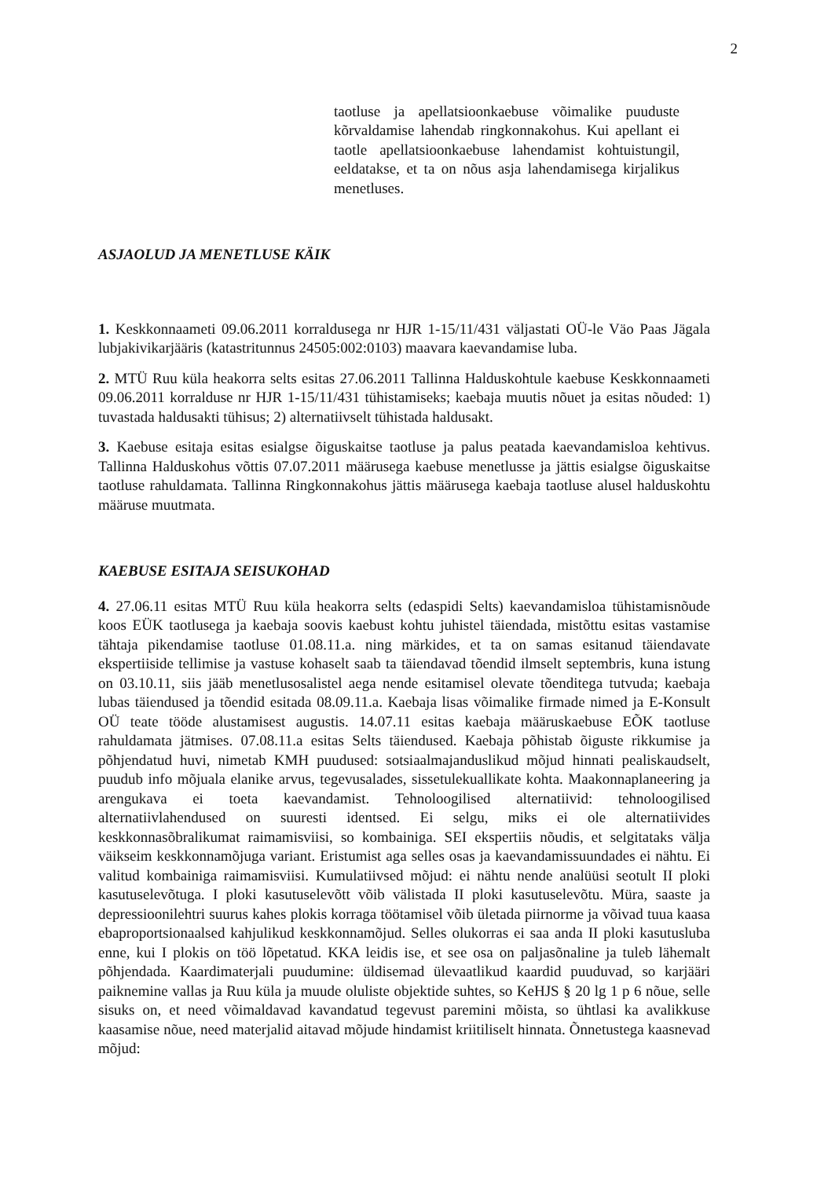2
taotluse ja apellatsioonkaebuse võimalike puuduste kõrvaldamise lahendab ringkonnakohus. Kui apellant ei taotle apellatsioonkaebuse lahendamist kohtuistungil, eeldatakse, et ta on nõus asja lahendamisega kirjalikus menetluses.
ASJAOLUD JA MENETLUSE KÄIK
1. Keskkonnaameti 09.06.2011 korraldusega nr HJR 1-15/11/431 väljastati OÜ-le Väo Paas Jägala lubjakivikarjääris (katastritunnus 24505:002:0103) maavara kaevandamise luba.
2. MTÜ Ruu küla heakorra selts esitas 27.06.2011 Tallinna Halduskohtule kaebuse Keskkonnaameti 09.06.2011 korralduse nr HJR 1-15/11/431 tühistamiseks; kaebaja muutis nõuet ja esitas nõuded: 1) tuvastada haldusakti tühisus; 2) alternatiivselt tühistada haldusakt.
3. Kaebuse esitaja esitas esialgse õiguskaitse taotluse ja palus peatada kaevandamisloa kehtivus. Tallinna Halduskohus võttis 07.07.2011 määrusega kaebuse menetlusse ja jättis esialgse õiguskaitse taotluse rahuldamata. Tallinna Ringkonnakohus jättis määrusega kaebaja taotluse alusel halduskohtu määruse muutmata.
KAEBUSE ESITAJA SEISUKOHAD
4. 27.06.11 esitas MTÜ Ruu küla heakorra selts (edaspidi Selts) kaevandamisloa tühistamisnõude koos EÜK taotlusega ja kaebaja soovis kaebust kohtu juhistel täiendada, mistõttu esitas vastamise tähtaja pikendamise taotluse 01.08.11.a. ning märkides, et ta on samas esitanud täiendavate ekspertiiside tellimise ja vastuse kohaselt saab ta täiendavad tõendid ilmselt septembris, kuna istung on 03.10.11, siis jääb menetlusosalistel aega nende esitamisel olevate tõenditega tutvuda; kaebaja lubas täiendused ja tõendid esitada 08.09.11.a. Kaebaja lisas võimalike firmade nimed ja E-Konsult OÜ teate tööde alustamisest augustis. 14.07.11 esitas kaebaja määruskaebuse EÕK taotluse rahuldamata jätmises. 07.08.11.a esitas Selts täiendused. Kaebaja põhistab õiguste rikkumise ja põhjendatud huvi, nimetab KMH puudused: sotsiaalmajanduslikud mõjud hinnati pealiskaudselt, puudub info mõjuala elanike arvus, tegevusalades, sissetulekuallikate kohta. Maakonnaplaneering ja arengukava ei toeta kaevandamist. Tehnoloogilised alternatiivid: tehnoloogilised alternatiivlahendused on suuresti identsed. Ei selgu, miks ei ole alternatiivides keskkonnasõbralikumat raimamisviisi, so kombainiga. SEI ekspertiis nõudis, et selgitataks välja väikseim keskkonnamõjuga variant. Eristumist aga selles osas ja kaevandamissuundades ei nähtu. Ei valitud kombainiga raimamisviisi. Kumulatiivsed mõjud: ei nähtu nende analüüsi seotult II ploki kasutuselevõtuga. I ploki kasutuselevõtt võib välistada II ploki kasutuselevõtu. Müra, saaste ja depressioonilehtri suurus kahes plokis korraga töötamisel võib ületada piirnorme ja võivad tuua kaasa ebaproportsionaalsed kahjulikud keskkonnamõjud. Selles olukorras ei saa anda II ploki kasutusluba enne, kui I plokis on töö lõpetatud. KKA leidis ise, et see osa on paljasõnaline ja tuleb lähemalt põhjendada. Kaardimaterjali puudumine: üldisemad ülevaatlikud kaardid puuduvad, so karjääri paiknemine vallas ja Ruu küla ja muude oluliste objektide suhtes, so KeHJS § 20 lg 1 p 6 nõue, selle sisuks on, et need võimaldavad kavandatud tegevust paremini mõista, so ühtlasi ka avalikkuse kaasamise nõue, need materjalid aitavad mõjude hindamist kriitiliselt hinnata. Õnnetustega kaasnevad mõjud: